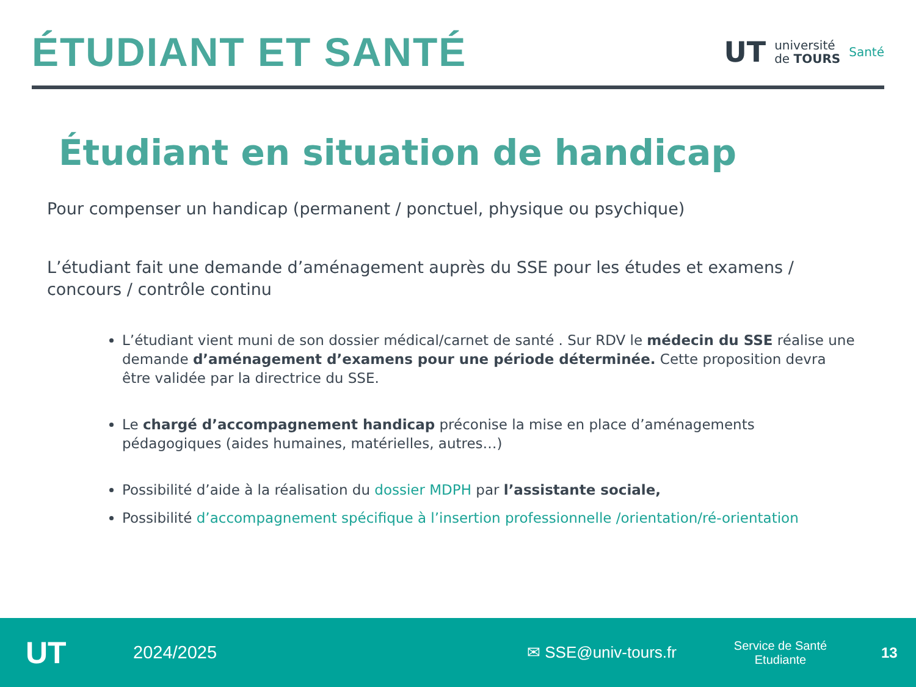ÉTUDIANT ET SANTÉ
UT université
de TOURS Santé
Étudiant en situation de handicap
Pour compenser un handicap (permanent / ponctuel, physique ou psychique)
L’étudiant fait une demande d’aménagement auprès du SSE pour les études et examens / concours / contrôle continu
L’étudiant vient muni de son dossier médical/carnet de santé . Sur RDV le médecin du SSE réalise une demande d’aménagement d’examens pour une période déterminée. Cette proposition devra être validée par la directrice du SSE.
Le chargé d’accompagnement handicap préconise la mise en place d’aménagements pédagogiques (aides humaines, matérielles, autres…)
Possibilité d’aide à la réalisation du dossier MDPH par l’assistante sociale,
Possibilité d’accompagnement spécifique à l’insertion professionnelle /orientation/ré-orientation
UT 2024/2025 ✉ SSE@univ-tours.fr Service de Santé
Etudiante 13